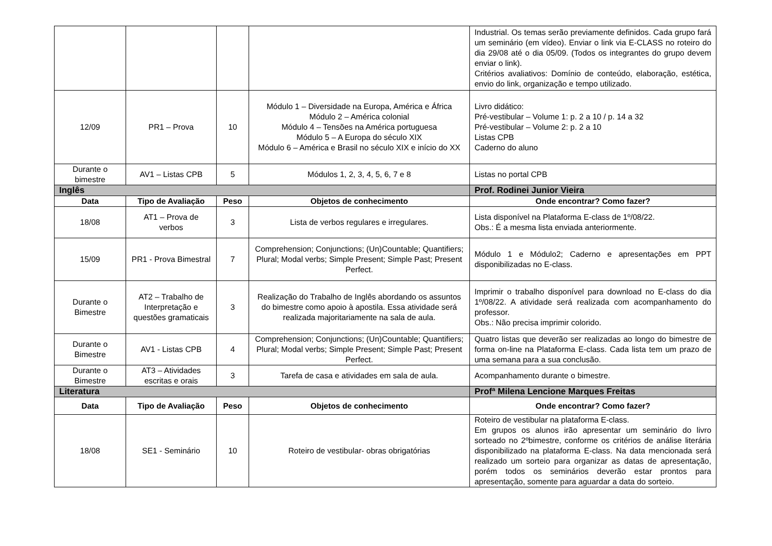| | | | | Industrial. Os temas serão previamente definidos. Cada grupo fará um seminário (em vídeo). Enviar o link via E-CLASS no roteiro do dia 29/08 até o dia 05/09. (Todos os integrantes do grupo devem enviar o link). Critérios avaliativos: Domínio de conteúdo, elaboração, estética, envio do link, organização e tempo utilizado. |
| 12/09 | PR1 – Prova | 10 | Módulo 1 – Diversidade na Europa, América e África Módulo 2 – América colonial Módulo 4 – Tensões na América portuguesa Módulo 5 – A Europa do século XIX Módulo 6 – América e Brasil no século XIX e início do XX | Livro didático: Pré-vestibular – Volume 1: p. 2 a 10 / p. 14 a 32 Pré-vestibular – Volume 2: p. 2 a 10 Listas CPB Caderno do aluno |
| Durante o bimestre | AV1 – Listas CPB | 5 | Módulos 1, 2, 3, 4, 5, 6, 7 e 8 | Listas no portal CPB |
| Inglês | | | | Prof. Rodinei Junior Vieira |
| Data | Tipo de Avaliação | Peso | Objetos de conhecimento | Onde encontrar? Como fazer? |
| 18/08 | AT1 – Prova de verbos | 3 | Lista de verbos regulares e irregulares. | Lista disponível na Plataforma E-class de 1º/08/22. Obs.: É a mesma lista enviada anteriormente. |
| 15/09 | PR1 - Prova Bimestral | 7 | Comprehension; Conjunctions; (Un)Countable; Quantifiers; Plural; Modal verbs; Simple Present; Simple Past; Present Perfect. | Módulo 1 e Módulo2; Caderno e apresentações em PPT disponibilizadas no E-class. |
| Durante o Bimestre | AT2 – Trabalho de Interpretação e questões gramaticais | 3 | Realização do Trabalho de Inglês abordando os assuntos do bimestre como apoio à apostila. Essa atividade será realizada majoritariamente na sala de aula. | Imprimir o trabalho disponível para download no E-class do dia 1º/08/22. A atividade será realizada com acompanhamento do professor. Obs.: Não precisa imprimir colorido. |
| Durante o Bimestre | AV1 - Listas CPB | 4 | Comprehension; Conjunctions; (Un)Countable; Quantifiers; Plural; Modal verbs; Simple Present; Simple Past; Present Perfect. | Quatro listas que deverão ser realizadas ao longo do bimestre de forma on-line na Plataforma E-class. Cada lista tem um prazo de uma semana para a sua conclusão. |
| Durante o Bimestre | AT3 – Atividades escritas e orais | 3 | Tarefa de casa e atividades em sala de aula. | Acompanhamento durante o bimestre. |
| Literatura | | | | Profª Milena Lencione Marques Freitas |
| Data | Tipo de Avaliação | Peso | Objetos de conhecimento | Onde encontrar? Como fazer? |
| 18/08 | SE1 - Seminário | 10 | Roteiro de vestibular- obras obrigatórias | Roteiro de vestibular na plataforma E-class. Em grupos os alunos irão apresentar um seminário do livro sorteado no 2ºbimestre, conforme os critérios de análise literária disponibilizado na plataforma E-class. Na data mencionada será realizado um sorteio para organizar as datas de apresentação, porém todos os seminários deverão estar prontos para apresentação, somente para aguardar a data do sorteio. |